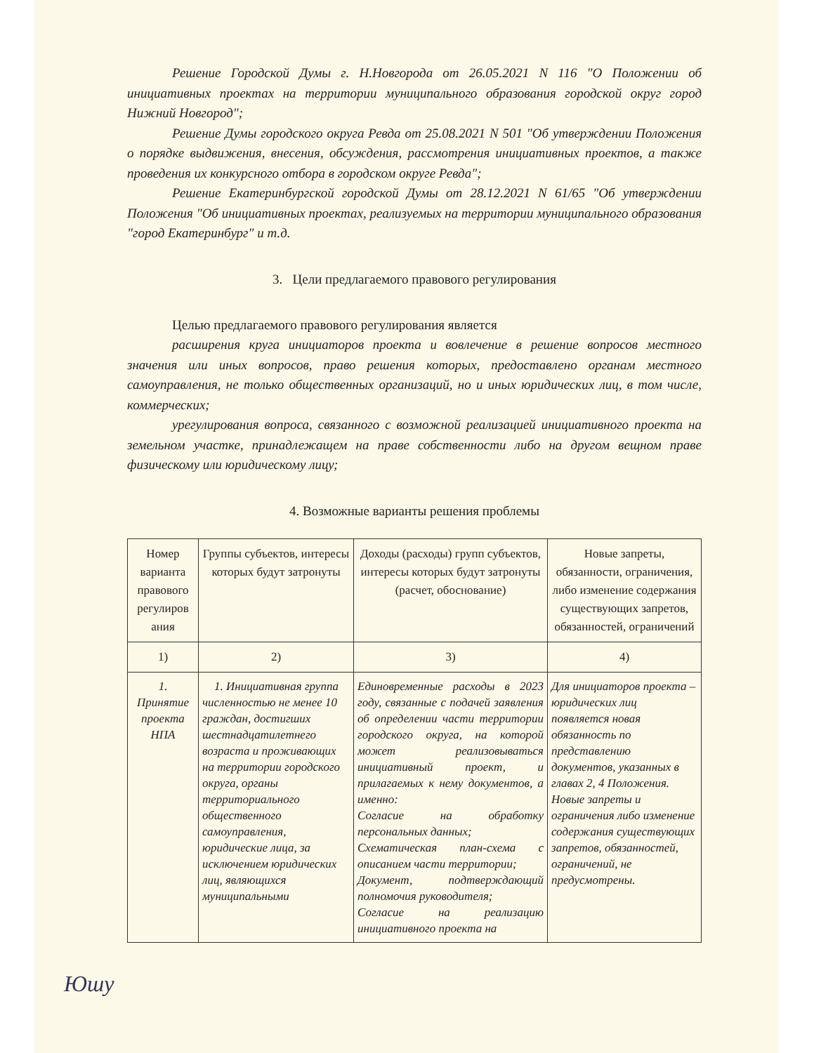Решение Городской Думы г. Н.Новгорода от 26.05.2021 N 116 "О Положении об инициативных проектах на территории муниципального образования городской округ город Нижний Новгород";
Решение Думы городского округа Ревда от 25.08.2021 N 501 "Об утверждении Положения о порядке выдвижения, внесения, обсуждения, рассмотрения инициативных проектов, а также проведения их конкурсного отбора в городском округе Ревда";
Решение Екатеринбургской городской Думы от 28.12.2021 N 61/65 "Об утверждении Положения "Об инициативных проектах, реализуемых на территории муниципального образования "город Екатеринбург" и т.д.
3. Цели предлагаемого правового регулирования
Целью предлагаемого правового регулирования является
расширения круга инициаторов проекта и вовлечение в решение вопросов местного значения или иных вопросов, право решения которых, предоставлено органам местного самоуправления, не только общественных организаций, но и иных юридических лиц, в том числе, коммерческих;
урегулирования вопроса, связанного с возможной реализацией инициативного проекта на земельном участке, принадлежащем на праве собственности либо на другом вещном праве физическому или юридическому лицу;
4. Возможные варианты решения проблемы
| Номер варианта правового регулиров ания | Группы субъектов, интересы которых будут затронуты | Доходы (расходы) групп субъектов, интересы которых будут затронуты (расчет, обоснование) | Новые запреты, обязанности, ограничения, либо изменение содержания существующих запретов, обязанностей, ограничений |
| 1) | 2) | 3) | 4) |
| 1. Принятие проекта НПА | 1. Инициативная группа численностью не менее 10 граждан, достигших шестнадцатилетнего возраста и проживающих на территории городского округа, органы территориального общественного самоуправления, юридические лица, за исключением юридических лиц, являющихся муниципальными | Единовременные расходы в 2023 году, связанные с подачей заявления об определении части территории городского округа, на которой может реализовываться инициативный проект, и прилагаемых к нему документов, а именно: Согласие на обработку персональных данных; Схематическая план-схема с описанием части территории; Документ, подтверждающий полномочия руководителя; Согласие на реализацию инициативного проекта на | Для инициаторов проекта – юридических лиц появляется новая обязанность по представлению документов, указанных в главах 2, 4 Положения. Новые запреты и ограничения либо изменение содержания существующих запретов, обязанностей, ограничений, не предусмотрены. |
Юшу